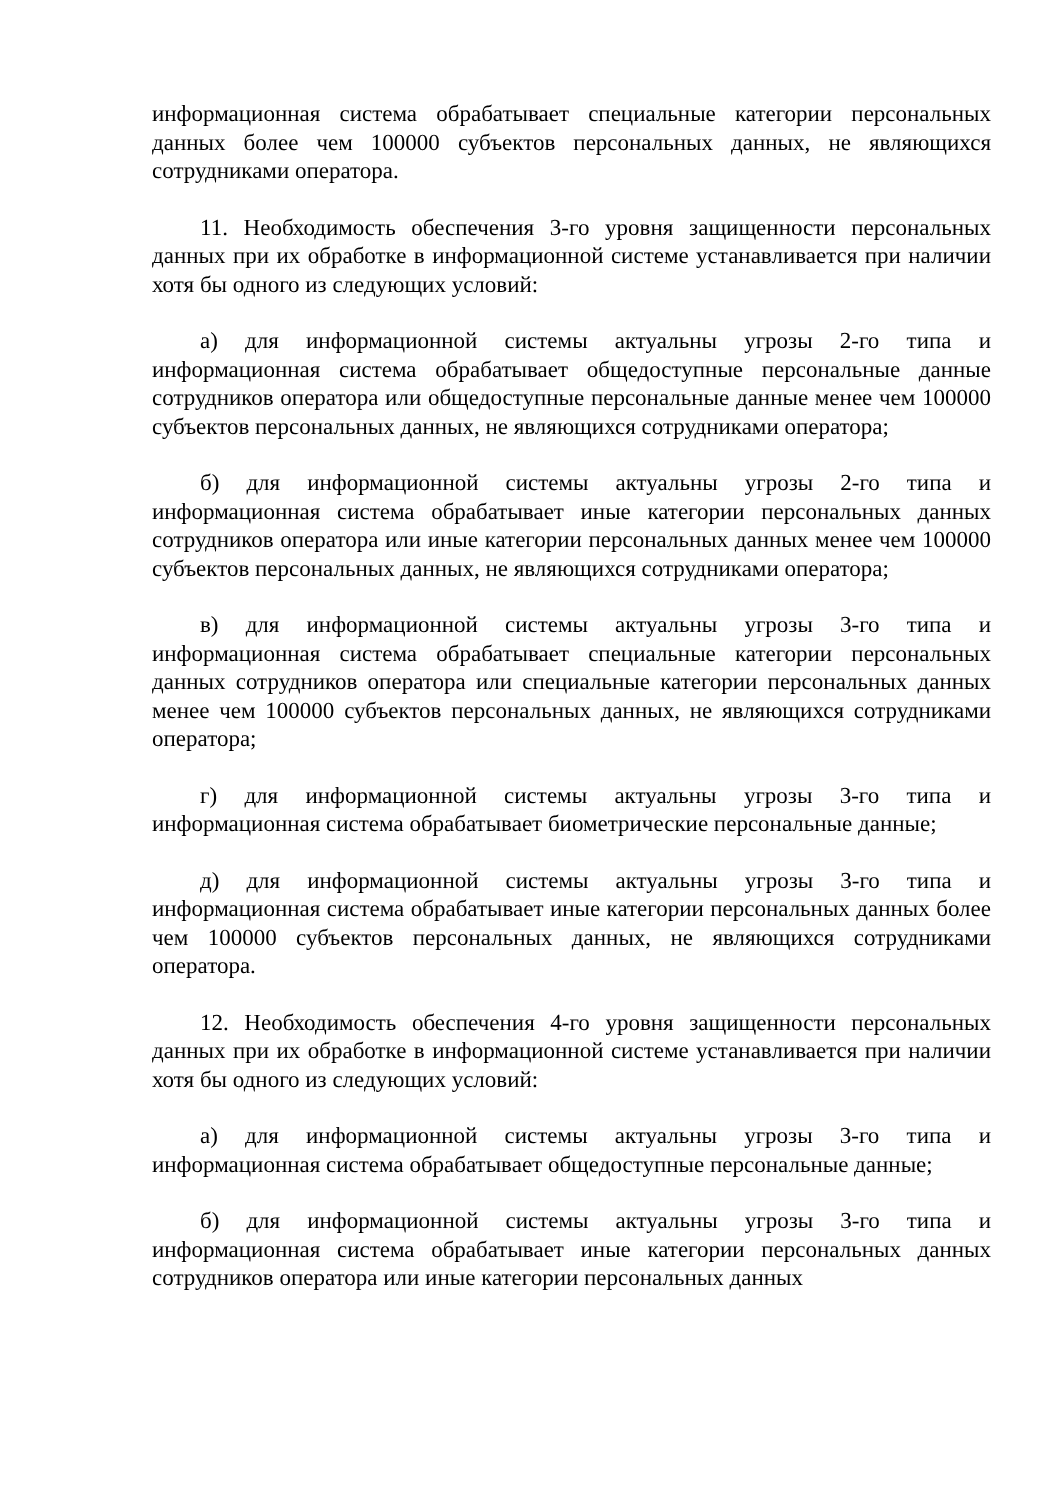информационная система обрабатывает специальные категории персональных данных более чем 100000 субъектов персональных данных, не являющихся сотрудниками оператора.
11. Необходимость обеспечения 3-го уровня защищенности персональных данных при их обработке в информационной системе устанавливается при наличии хотя бы одного из следующих условий:
а) для информационной системы актуальны угрозы 2-го типа и информационная система обрабатывает общедоступные персональные данные сотрудников оператора или общедоступные персональные данные менее чем 100000 субъектов персональных данных, не являющихся сотрудниками оператора;
б) для информационной системы актуальны угрозы 2-го типа и информационная система обрабатывает иные категории персональных данных сотрудников оператора или иные категории персональных данных менее чем 100000 субъектов персональных данных, не являющихся сотрудниками оператора;
в) для информационной системы актуальны угрозы 3-го типа и информационная система обрабатывает специальные категории персональных данных сотрудников оператора или специальные категории персональных данных менее чем 100000 субъектов персональных данных, не являющихся сотрудниками оператора;
г) для информационной системы актуальны угрозы 3-го типа и информационная система обрабатывает биометрические персональные данные;
д) для информационной системы актуальны угрозы 3-го типа и информационная система обрабатывает иные категории персональных данных более чем 100000 субъектов персональных данных, не являющихся сотрудниками оператора.
12. Необходимость обеспечения 4-го уровня защищенности персональных данных при их обработке в информационной системе устанавливается при наличии хотя бы одного из следующих условий:
а) для информационной системы актуальны угрозы 3-го типа и информационная система обрабатывает общедоступные персональные данные;
б) для информационной системы актуальны угрозы 3-го типа и информационная система обрабатывает иные категории персональных данных сотрудников оператора или иные категории персональных данных